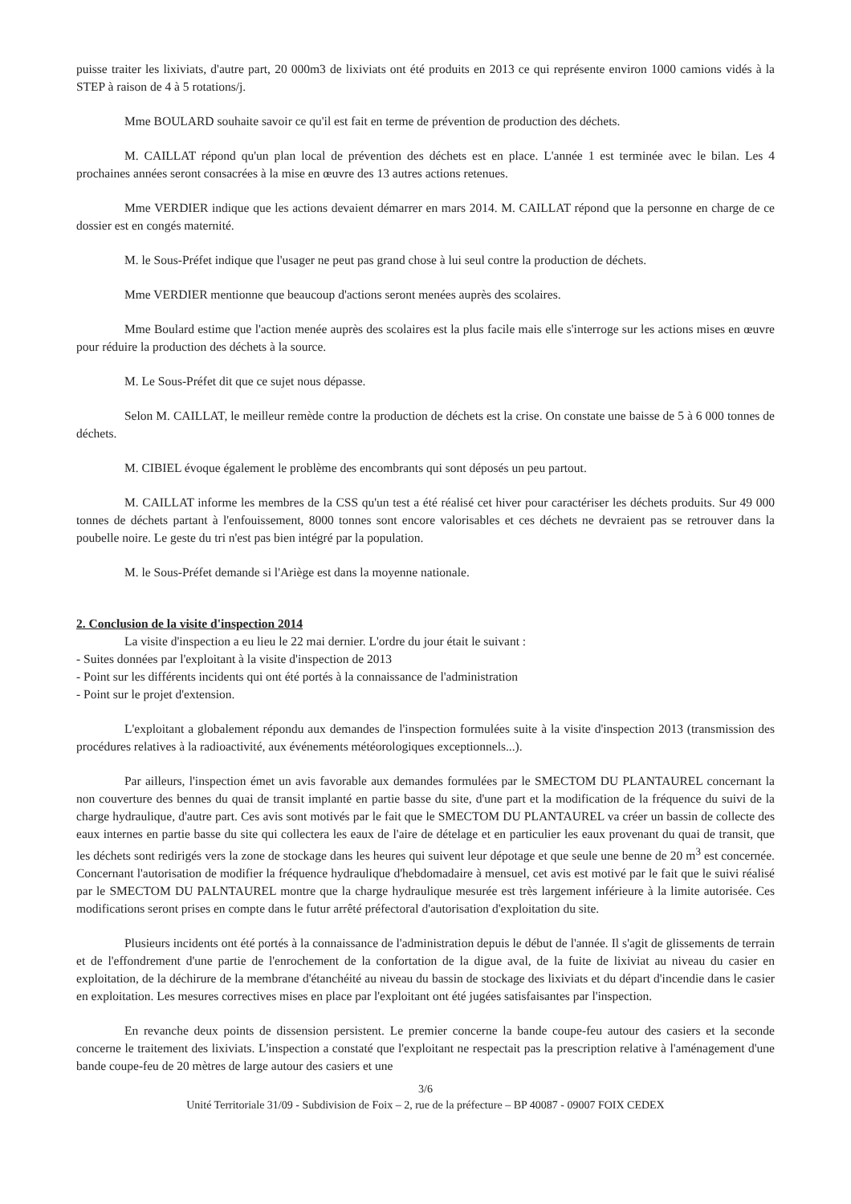puisse traiter les lixiviats, d'autre part, 20 000m3 de lixiviats ont été produits en 2013 ce qui représente environ 1000 camions vidés à la STEP à raison de 4 à 5 rotations/j.
Mme BOULARD souhaite savoir ce qu'il est fait en terme de prévention de production des déchets.
M. CAILLAT répond qu'un plan local de prévention des déchets est en place. L'année 1 est terminée avec le bilan. Les 4 prochaines années seront consacrées à la mise en œuvre des 13 autres actions retenues.
Mme VERDIER indique que les actions devaient démarrer en mars 2014. M. CAILLAT répond que la personne en charge de ce dossier est en congés maternité.
M. le Sous-Préfet indique que l'usager ne peut pas grand chose à lui seul contre la production de déchets.
Mme VERDIER mentionne que beaucoup d'actions seront menées auprès des scolaires.
Mme Boulard estime que l'action menée auprès des scolaires est la plus facile mais elle s'interroge sur les actions mises en œuvre pour réduire la production des déchets à la source.
M. Le Sous-Préfet dit que ce sujet nous dépasse.
Selon M. CAILLAT, le meilleur remède contre la production de déchets est la crise. On constate une baisse de 5 à 6 000 tonnes de déchets.
M. CIBIEL évoque également le problème des encombrants qui sont déposés un peu partout.
M. CAILLAT informe les membres de la CSS qu'un test a été réalisé cet hiver pour caractériser les déchets produits. Sur 49 000 tonnes de déchets partant à l'enfouissement, 8000 tonnes sont encore valorisables et ces déchets ne devraient pas se retrouver dans la poubelle noire. Le geste du tri n'est pas bien intégré par la population.
M. le Sous-Préfet demande si l'Ariège est dans la moyenne nationale.
2. Conclusion de la visite d'inspection 2014
La visite d'inspection a eu lieu le 22 mai dernier. L'ordre du jour était le suivant :
- Suites données par l'exploitant à la visite d'inspection de 2013
- Point sur les différents incidents qui ont été portés à la connaissance de l'administration
- Point sur le projet d'extension.
L'exploitant a globalement répondu aux demandes de l'inspection formulées suite à la visite d'inspection 2013 (transmission des procédures relatives à la radioactivité, aux événements météorologiques exceptionnels...).
Par ailleurs, l'inspection émet un avis favorable aux demandes formulées par le SMECTOM DU PLANTAUREL concernant la non couverture des bennes du quai de transit implanté en partie basse du site, d'une part et la modification de la fréquence du suivi de la charge hydraulique, d'autre part. Ces avis sont motivés par le fait que le SMECTOM DU PLANTAUREL va créer un bassin de collecte des eaux internes en partie basse du site qui collectera les eaux de l'aire de dételage et en particulier les eaux provenant du quai de transit, que les déchets sont redirigés vers la zone de stockage dans les heures qui suivent leur dépotage et que seule une benne de 20 m<sup>3</sup> est concernée. Concernant l'autorisation de modifier la fréquence hydraulique d'hebdomadaire à mensuel, cet avis est motivé par le fait que le suivi réalisé par le SMECTOM DU PALNTAUREL montre que la charge hydraulique mesurée est très largement inférieure à la limite autorisée. Ces modifications seront prises en compte dans le futur arrêté préfectoral d'autorisation d'exploitation du site.
Plusieurs incidents ont été portés à la connaissance de l'administration depuis le début de l'année. Il s'agit de glissements de terrain et de l'effondrement d'une partie de l'enrochement de la confortation de la digue aval, de la fuite de lixiviat au niveau du casier en exploitation, de la déchirure de la membrane d'étanchéité au niveau du bassin de stockage des lixiviats et du départ d'incendie dans le casier en exploitation. Les mesures correctives mises en place par l'exploitant ont été jugées satisfaisantes par l'inspection.
En revanche deux points de dissension persistent. Le premier concerne la bande coupe-feu autour des casiers et la seconde concerne le traitement des lixiviats. L'inspection a constaté que l'exploitant ne respectait pas la prescription relative à l'aménagement d'une bande coupe-feu de 20 mètres de large autour des casiers et une
3/6
Unité Territoriale 31/09 - Subdivision de Foix – 2, rue de la préfecture – BP 40087 - 09007 FOIX CEDEX